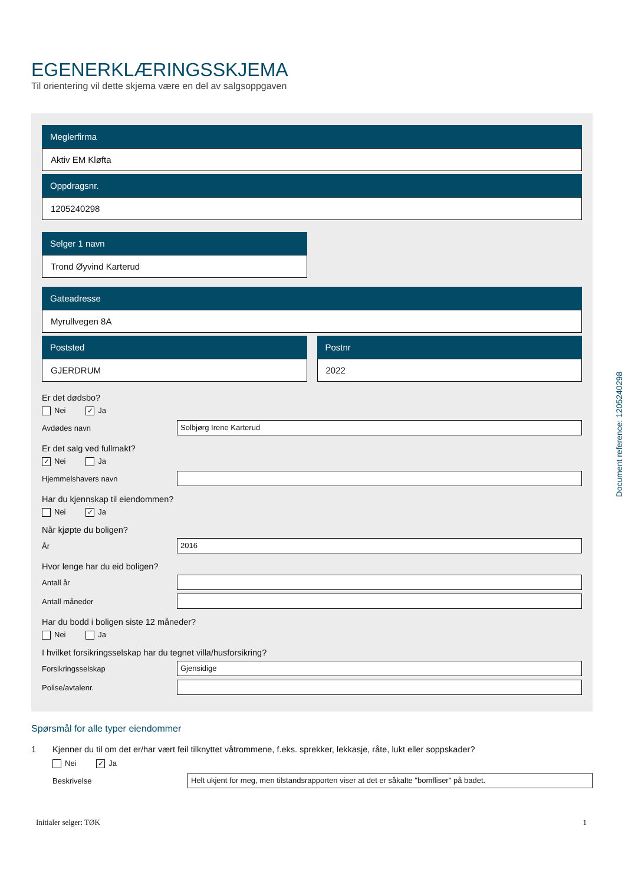EGENERKLÆRINGSSKJEMA
Til orientering vil dette skjema være en del av salgsoppgaven
Meglerfirma
Aktiv EM Kløfta
Oppdragsnr.
1205240298
Selger 1 navn
Trond Øyvind Karterud
Gateadresse
Myrullvegen 8A
Poststed
GJERDRUM
Postnr
2022
Er det dødsbo?
Nei ✓ Ja
Avdødes navn Solbjørg Irene Karterud
Er det salg ved fullmakt?
✓ Nei Ja
Hjemmelshavers navn
Har du kjennskap til eiendommen?
Nei ✓ Ja
Når kjøpte du boligen?
År 2016
Hvor lenge har du eid boligen?
Antall år
Antall måneder
Har du bodd i boligen siste 12 måneder?
Nei Ja
I hvilket forsikringsselskap har du tegnet villa/husforsikring?
Forsikringsselskap Gjensidige
Polise/avtalenr.
Spørsmål for alle typer eiendommer
1 Kjenner du til om det er/har vært feil tilknyttet våtrommene, f.eks. sprekker, lekkasje, råte, lukt eller soppskader?
Nei ✓ Ja
Beskrivelse Helt ukjent for meg, men tilstandsrapporten viser at det er såkalte "bomfliser" på badet.
Initialer selger: TØK 1
Document reference: 1205240298